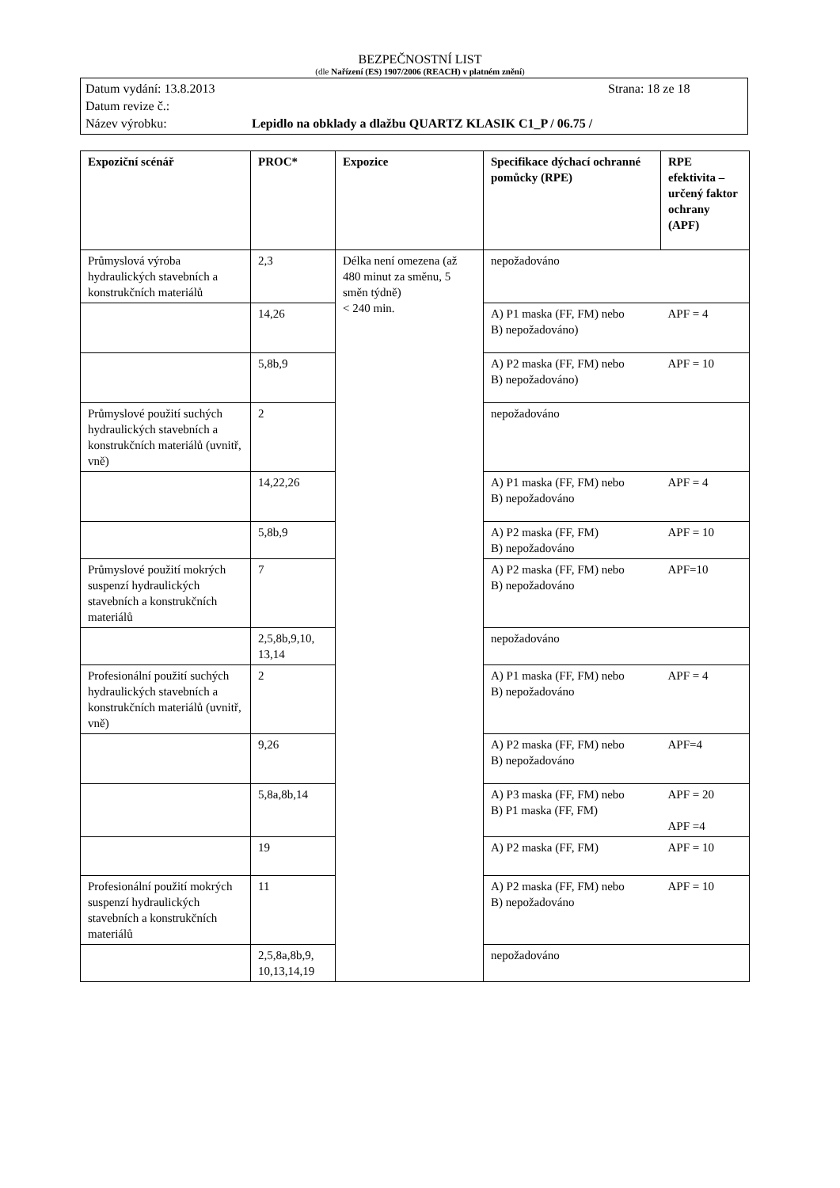BEZPEČNOSTNÍ LIST
(dle Nařízení (ES) 1907/2006 (REACH) v platném znění)
Datum vydání: 13.8.2013 Strana: 18 ze 18
Datum revize č.:
Název výrobku: Lepidlo na obklady a dlažbu QUARTZ KLASIK C1_P / 06.75 /
| Expoziční scénář | PROC* | Expozice | Specifikace dýchací ochranné pomůcky (RPE) | RPE efektivita – určený faktor ochrany (APF) |
| --- | --- | --- | --- | --- |
| Průmyslová výroba hydraulických stavebních a konstrukčních materiálů | 2,3 | Délka není omezena (až 480 minut za směnu, 5 směn týdně) < 240 min. | nepožadováno | |
| | 14,26 | | A) P1 maska (FF, FM) nebo B) nepožadováno) | APF = 4 |
| | 5,8b,9 | | A) P2 maska (FF, FM) nebo B) nepožadováno) | APF = 10 |
| Průmyslové použití suchých hydraulických stavebních a konstrukčních materiálů (uvnitř, vně) | 2 | | nepožadováno | |
| | 14,22,26 | | A) P1 maska (FF, FM) nebo B) nepožadováno | APF = 4 |
| | 5,8b,9 | | A) P2 maska (FF, FM) B) nepožadováno | APF = 10 |
| Průmyslové použití mokrých suspenzí hydraulických stavebních a konstrukčních materiálů | 7 | | A) P2 maska (FF, FM) nebo B) nepožadováno | APF=10 |
| | 2,5,8b,9,10, 13,14 | | nepožadováno | |
| Profesionální použití suchých hydraulických stavebních a konstrukčních materiálů (uvnitř, vně) | 2 | | A) P1 maska (FF, FM) nebo B) nepožadováno | APF = 4 |
| | 9,26 | | A) P2 maska (FF, FM) nebo B) nepožadováno | APF=4 |
| | 5,8a,8b,14 | | A) P3 maska (FF, FM) nebo B) P1 maska (FF, FM) | APF = 20 APF =4 |
| | 19 | | A) P2 maska (FF, FM) | APF = 10 |
| Profesionální použití mokrých suspenzí hydraulických stavebních a konstrukčních materiálů | 11 | | A) P2 maska (FF, FM) nebo B) nepožadováno | APF = 10 |
| | 2,5,8a,8b,9, 10,13,14,19 | | nepožadováno | |